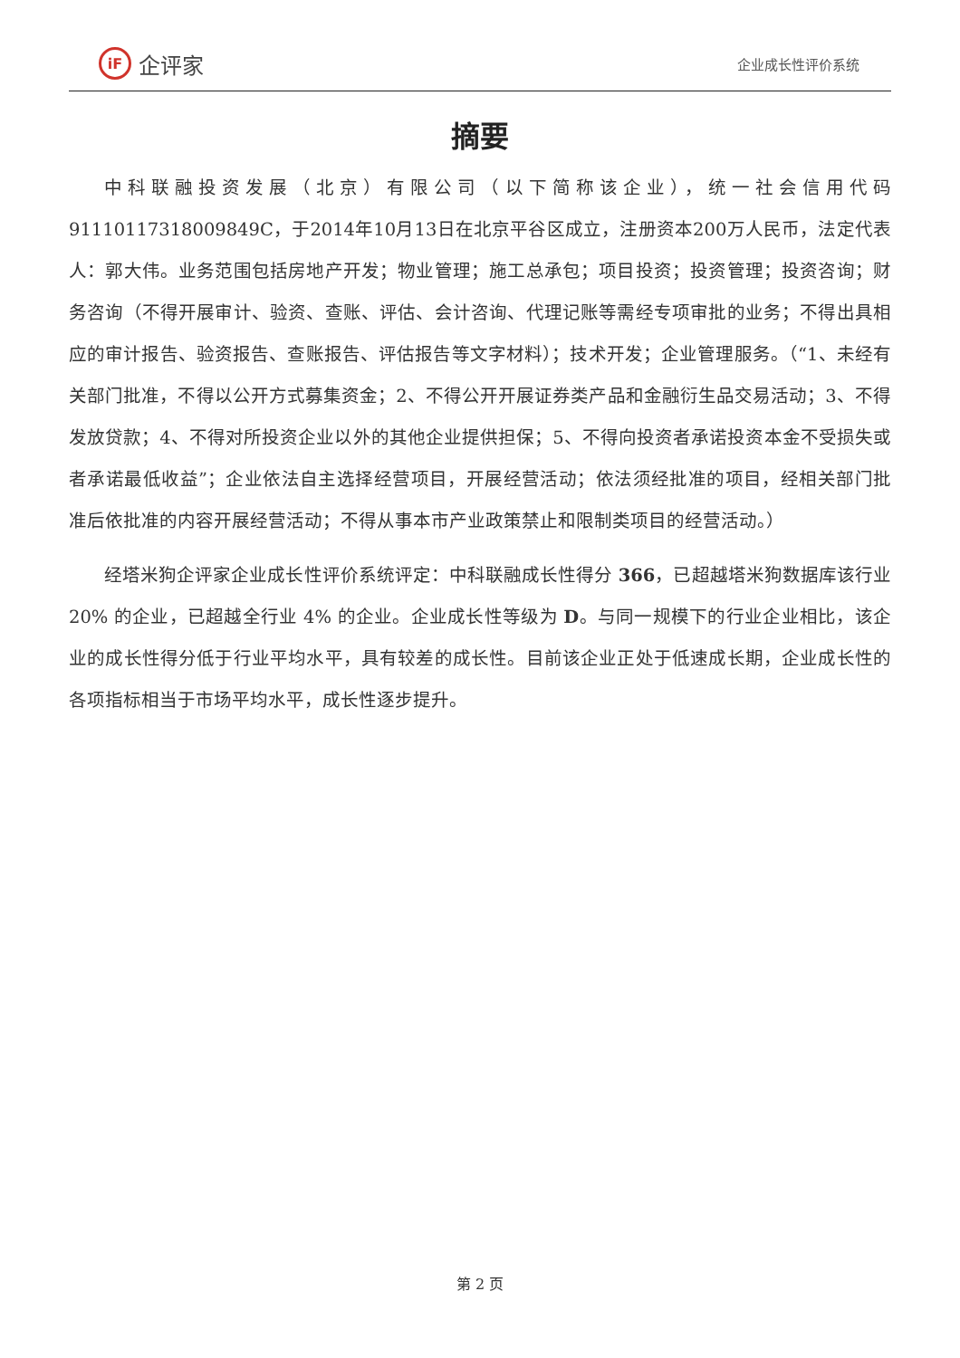iF 企评家
企业成长性评价系统
摘要
中科联融投资发展（北京）有限公司（以下简称该企业），统一社会信用代码91110117318009849C，于2014年10月13日在北京平谷区成立，注册资本200万人民币，法定代表人：郭大伟。业务范围包括房地产开发；物业管理；施工总承包；项目投资；投资管理；投资咨询；财务咨询（不得开展审计、验资、查账、评估、会计咨询、代理记账等需经专项审批的业务；不得出具相应的审计报告、验资报告、查账报告、评估报告等文字材料）；技术开发；企业管理服务。（“1、未经有关部门批准，不得以公开方式募集资金；2、不得公开开展证券类产品和金融衍生品交易活动；3、不得发放贷款；4、不得对所投资企业以外的其他企业提供担保；5、不得向投资者承诺投资本金不受损失或者承诺最低收益”；企业依法自主选择经营项目，开展经营活动；依法须经批准的项目，经相关部门批准后依批准的内容开展经营活动；不得从事本市产业政策禁止和限制类项目的经营活动。）
经塔米狗企评家企业成长性评价系统评定：中科联融成长性得分 366，已超越塔米狗数据库该行业 20% 的企业，已超越全行业 4% 的企业。企业成长性等级为 D。与同一规模下的行业企业相比，该企业的成长性得分低于行业平均水平，具有较差的成长性。目前该企业正处于低速成长期，企业成长性的各项指标相当于市场平均水平，成长性逐步提升。
第 2 页